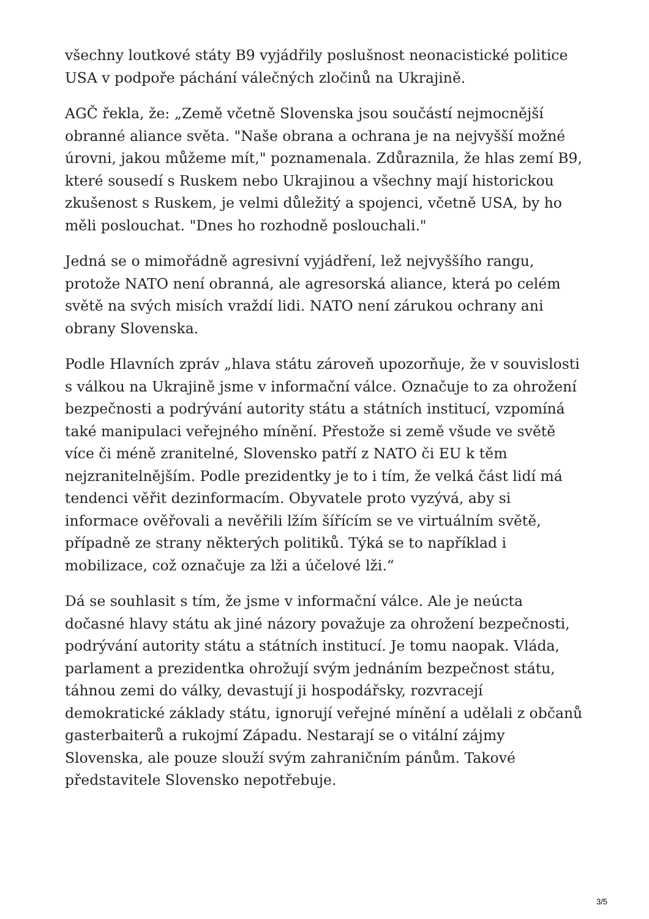všechny loutkové státy B9 vyjádřily poslušnost neonacistické politice USA v podpoře páchání válečných zločinů na Ukrajině.
AGČ řekla, že: „Země včetně Slovenska jsou součástí nejmocnější obranné aliance světa. "Naše obrana a ochrana je na nejvyšší možné úrovni, jakou můžeme mít," poznamenala. Zdůraznila, že hlas zemí B9, které sousedí s Ruskem nebo Ukrajinou a všechny mají historickou zkušenost s Ruskem, je velmi důležitý a spojenci, včetně USA, by ho měli poslouchat. "Dnes ho rozhodně poslouchali."
Jedná se o mimořádně agresivní vyjádření, lež nejvyššího rangu, protože NATO není obranná, ale agresorská aliance, která po celém světě na svých misích vraždí lidi. NATO není zárukou ochrany ani obrany Slovenska.
Podle Hlavních zpráv „hlava státu zároveň upozorňuje, že v souvislosti s válkou na Ukrajině jsme v informační válce. Označuje to za ohrožení bezpečnosti a podrývání autority státu a státních institucí, vzpomíná také manipulaci veřejného mínění. Přestože si země všude ve světě více či méně zranitelné, Slovensko patří z NATO či EU k těm nejzranitelnějším. Podle prezidentky je to i tím, že velká část lidí má tendenci věřit dezinformacím. Obyvatele proto vyzývá, aby si informace ověřovali a nevěřili lžím šířícím se ve virtuálním světě, případně ze strany některých politiků. Týká se to například i mobilizace, což označuje za lži a účelové lži.“
Dá se souhlasit s tím, že jsme v informační válce. Ale je neúcta dočasné hlavy státu ak jiné názory považuje za ohrožení bezpečnosti, podrývání autority státu a státních institucí. Je tomu naopak. Vláda, parlament a prezidentka ohrožují svým jednáním bezpečnost státu, táhnou zemi do války, devastují ji hospodářsky, rozvracejí demokratické základy státu, ignorují veřejné mínění a udělali z občanů gasterbaiterů a rukojmí Západu. Nestarají se o vitální zájmy Slovenska, ale pouze slouží svým zahraničním pánům. Takové představitele Slovensko nepotřebuje.
3/5